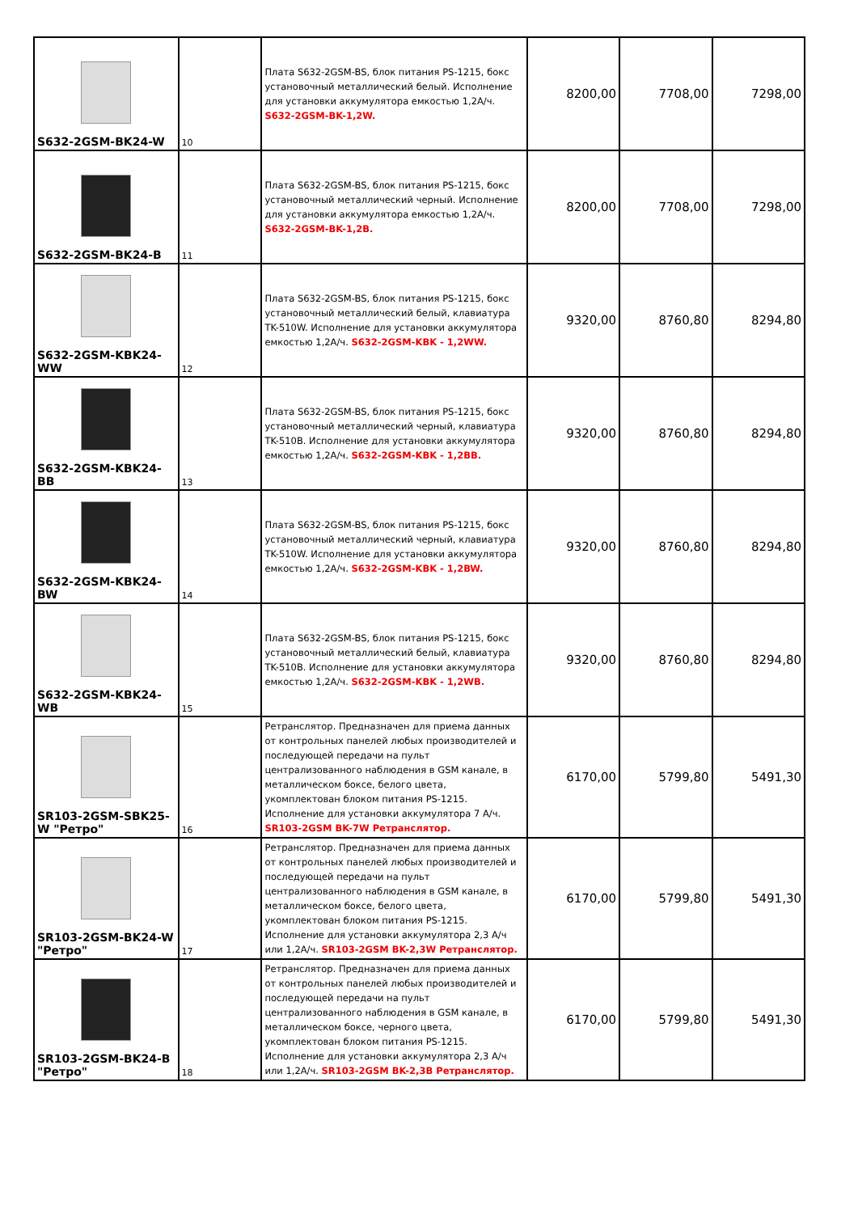| S632-2GSM-BK24-W | 10 | Плата S632-2GSM-BS, блок питания PS-1215, бокс установочный металлический белый. Исполнение для установки аккумулятора емкостью 1,2А/ч. S632-2GSM-BK-1,2W. | 8200,00 | 7708,00 | 7298,00 |
| S632-2GSM-BK24-B | 11 | Плата S632-2GSM-BS, блок питания PS-1215, бокс установочный металлический черный. Исполнение для установки аккумулятора емкостью 1,2А/ч. S632-2GSM-BK-1,2B. | 8200,00 | 7708,00 | 7298,00 |
| S632-2GSM-KBK24-WW | 12 | Плата S632-2GSM-BS, блок питания PS-1215, бокс установочный металлический белый, клавиатура TK-510W. Исполнение для установки аккумулятора емкостью 1,2А/ч. S632-2GSM-KBK - 1,2WW. | 9320,00 | 8760,80 | 8294,80 |
| S632-2GSM-KBK24-BB | 13 | Плата S632-2GSM-BS, блок питания PS-1215, бокс установочный металлический черный, клавиатура TK-510B. Исполнение для установки аккумулятора емкостью 1,2А/ч. S632-2GSM-KBK - 1,2BB. | 9320,00 | 8760,80 | 8294,80 |
| S632-2GSM-KBK24-BW | 14 | Плата S632-2GSM-BS, блок питания PS-1215, бокс установочный металлический черный, клавиатура TK-510W. Исполнение для установки аккумулятора емкостью 1,2А/ч. S632-2GSM-KBK - 1,2BW. | 9320,00 | 8760,80 | 8294,80 |
| S632-2GSM-KBK24-WB | 15 | Плата S632-2GSM-BS, блок питания PS-1215, бокс установочный металлический белый, клавиатура TK-510B. Исполнение для установки аккумулятора емкостью 1,2А/ч. S632-2GSM-KBK - 1,2WB. | 9320,00 | 8760,80 | 8294,80 |
| SR103-2GSM-SBK25-W "Ретро" | 16 | Ретранслятор. Предназначен для приема данных от контрольных панелей любых производителей и последующей передачи на пульт централизованного наблюдения в GSM канале, в металлическом боксе, белого цвета, укомплектован блоком питания PS-1215. Исполнение для установки аккумулятора 7 А/ч. SR103-2GSM BK-7W Ретранслятор. | 6170,00 | 5799,80 | 5491,30 |
| SR103-2GSM-BK24-W "Ретро" | 17 | Ретранслятор. Предназначен для приема данных от контрольных панелей любых производителей и последующей передачи на пульт централизованного наблюдения в GSM канале, в металлическом боксе, белого цвета, укомплектован блоком питания PS-1215. Исполнение для установки аккумулятора 2,3 А/ч или 1,2А/ч. SR103-2GSM BK-2,3W Ретранслятор. | 6170,00 | 5799,80 | 5491,30 |
| SR103-2GSM-BK24-B "Ретро" | 18 | Ретранслятор. Предназначен для приема данных от контрольных панелей любых производителей и последующей передачи на пульт централизованного наблюдения в GSM канале, в металлическом боксе, черного цвета, укомплектован блоком питания PS-1215. Исполнение для установки аккумулятора 2,3 А/ч или 1,2А/ч. SR103-2GSM BK-2,3B Ретранслятор. | 6170,00 | 5799,80 | 5491,30 |